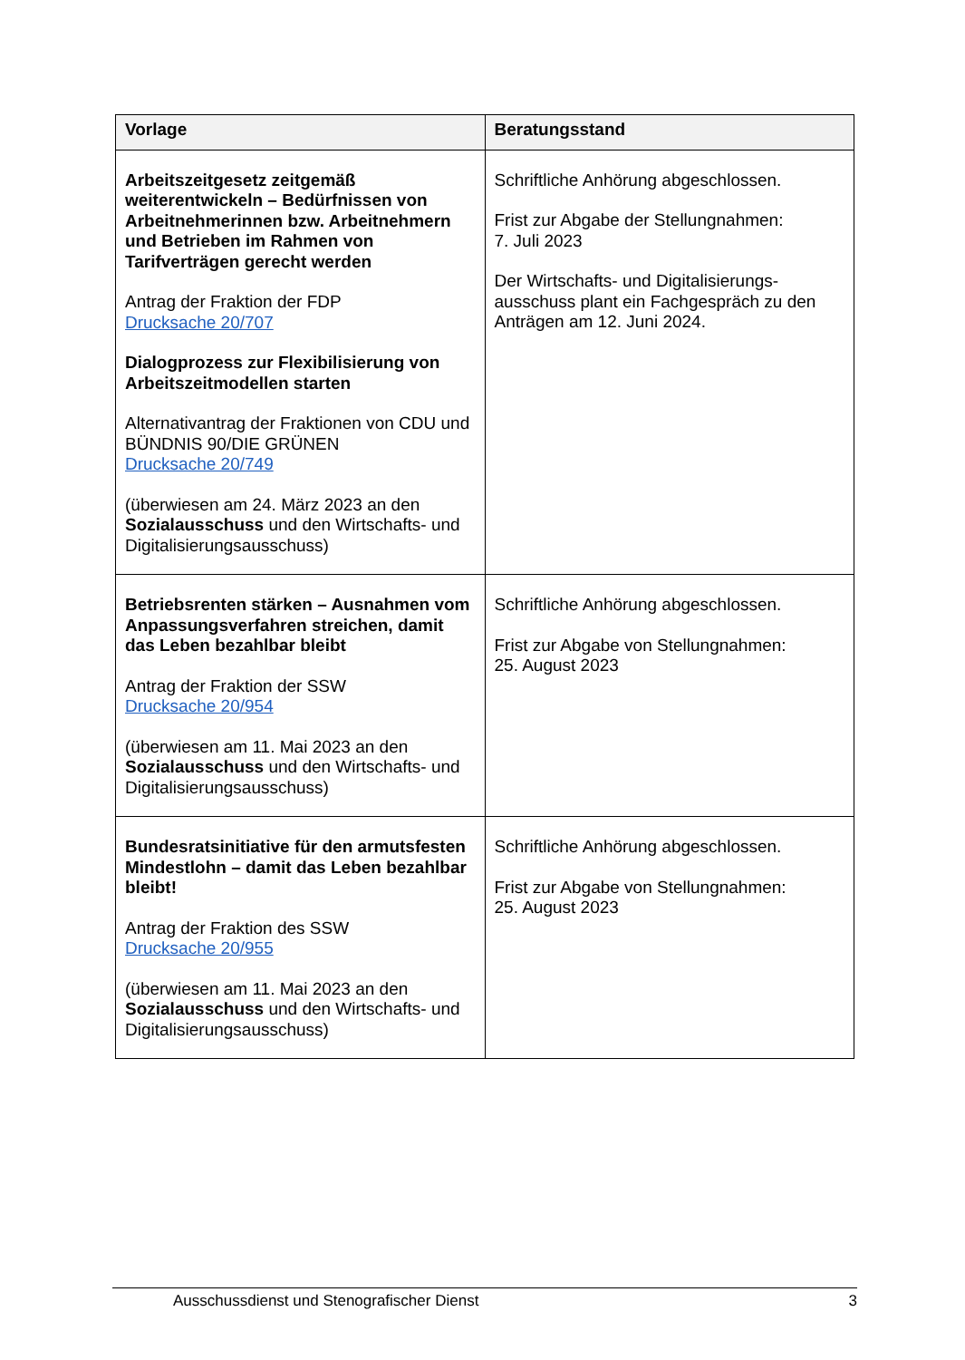| Vorlage | Beratungsstand |
| --- | --- |
| Arbeitszeitgesetz zeitgemäß weiterentwickeln – Bedürfnissen von Arbeitnehmerinnen bzw. Arbeitnehmern und Betrieben im Rahmen von Tarifverträgen gerecht werden Antrag der Fraktion der FDP Drucksache 20/707 Dialogprozess zur Flexibilisierung von Arbeitszeitmodellen starten Alternativantrag der Fraktionen von CDU und BÜNDNIS 90/DIE GRÜNEN Drucksache 20/749 (überwiesen am 24. März 2023 an den Sozialausschuss und den Wirtschafts- und Digitalisierungsausschuss) | Schriftliche Anhörung abgeschlossen. Frist zur Abgabe der Stellungnahmen: 7. Juli 2023 Der Wirtschafts- und Digitalisierungs-ausschuss plant ein Fachgespräch zu den Anträgen am 12. Juni 2024. |
| Betriebsrenten stärken – Ausnahmen vom Anpassungsverfahren streichen, damit das Leben bezahlbar bleibt Antrag der Fraktion der SSW Drucksache 20/954 (überwiesen am 11. Mai 2023 an den Sozialausschuss und den Wirtschafts- und Digitalisierungsausschuss) | Schriftliche Anhörung abgeschlossen. Frist zur Abgabe von Stellungnahmen: 25. August 2023 |
| Bundesratsinitiative für den armutsfesten Mindestlohn – damit das Leben bezahlbar bleibt! Antrag der Fraktion des SSW Drucksache 20/955 (überwiesen am 11. Mai 2023 an den Sozialausschuss und den Wirtschafts- und Digitalisierungsausschuss) | Schriftliche Anhörung abgeschlossen. Frist zur Abgabe von Stellungnahmen: 25. August 2023 |
Ausschussdienst und Stenografischer Dienst 3